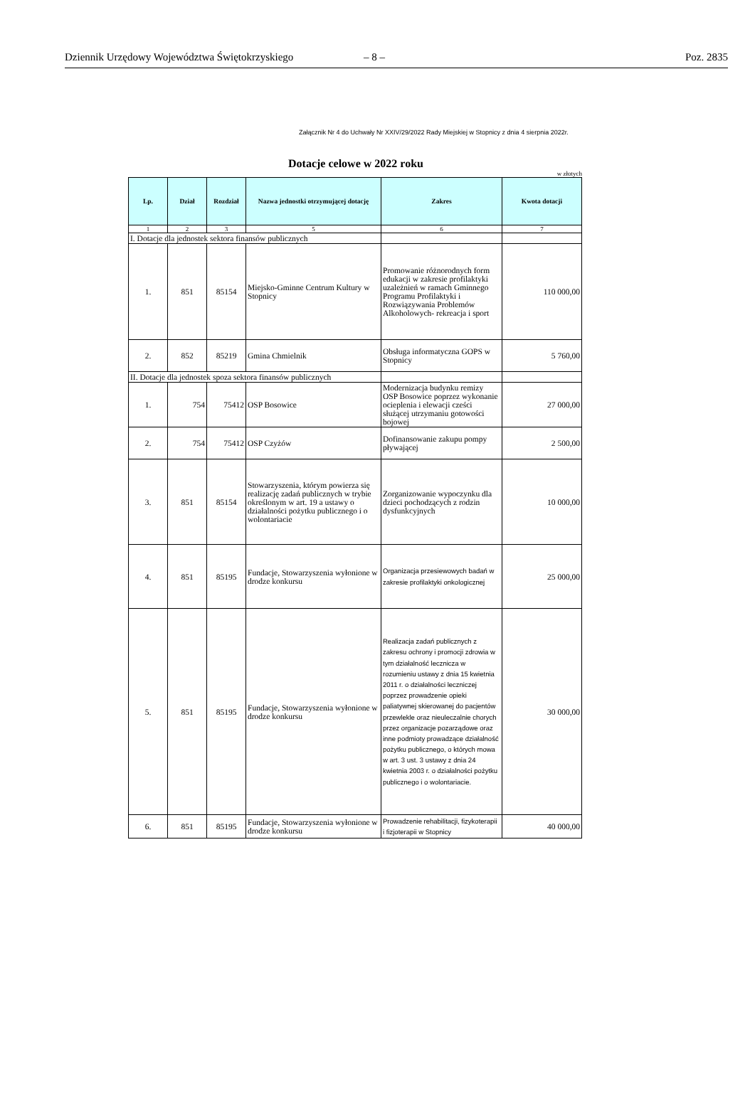Dziennik Urzędowy Województwa Świętokrzyskiego – 8 – Poz. 2835
Załącznik Nr 4 do Uchwały Nr XXIV/29/2022 Rady Miejskiej w Stopnicy z dnia 4 sierpnia 2022r.
Dotacje celowe w 2022 roku
w złotych
| Lp. | Dział | Rozdział | Nazwa jednostki otrzymującej dotację | Zakres | Kwota dotacji |
| --- | --- | --- | --- | --- | --- |
| 1 | 2 | 3 | 5 | 6 | 7 |
| I. Dotacje dla jednostek sektora finansów publicznych | | | | | |
| 1. | 851 | 85154 | Miejsko-Gminne Centrum Kultury w Stopnicy | Promowanie różnorodnych form edukacji w zakresie profilaktyki uzależnień w ramach Gminnego Programu Profilaktyki i Rozwiązywania Problemów Alkoholowych- rekreacja i sport | 110 000,00 |
| 2. | 852 | 85219 | Gmina Chmielnik | Obsługa informatyczna GOPS w Stopnicy | 5 760,00 |
| II. Dotacje dla jednostek spoza sektora finansów publicznych | | | | | |
| 1. | 754 | 75412 | OSP Bosowice | Modernizacja budynku remizy OSP Bosowice poprzez wykonanie ocieplenia i elewacji cześci służącej utrzymaniu gotowości bojowej | 27 000,00 |
| 2. | 754 | 75412 | OSP Czyżów | Dofinansowanie zakupu pompy pływającej | 2 500,00 |
| 3. | 851 | 85154 | Stowarzyszenia, którym powierza się realizację zadań publicznych w trybie określonym w art. 19 a ustawy o działalności pożytku publicznego i o wolontariacie | Zorganizowanie wypoczynku dla dzieci pochodzących z rodzin dysfunkcyjnych | 10 000,00 |
| 4. | 851 | 85195 | Fundacje, Stowarzyszenia wyłonione w drodze konkursu | Organizacja przesiewowych badań w zakresie profilaktyki onkologicznej | 25 000,00 |
| 5. | 851 | 85195 | Fundacje, Stowarzyszenia wyłonione w drodze konkursu | Realizacja zadań publicznych z zakresu ochrony i promocji zdrowia w tym działalność lecznicza w rozumieniu ustawy z dnia 15 kwietnia 2011 r. o działalności leczniczej poprzez prowadzenie opieki paliatywnej skierowanej do pacjentów przewlekle oraz nieuleczalnie chorych przez organizacje pozarządowe oraz inne podmioty prowadzące działalność pożytku publicznego, o których mowa w art. 3 ust. 3 ustawy z dnia 24 kwietnia 2003 r. o działalności pożytku publicznego i o wolontariacie. | 30 000,00 |
| 6. | 851 | 85195 | Fundacje, Stowarzyszenia wyłonione w drodze konkursu | Prowadzenie rehabilitacji, fizykoterapii i fizjoterapii w Stopnicy | 40 000,00 |